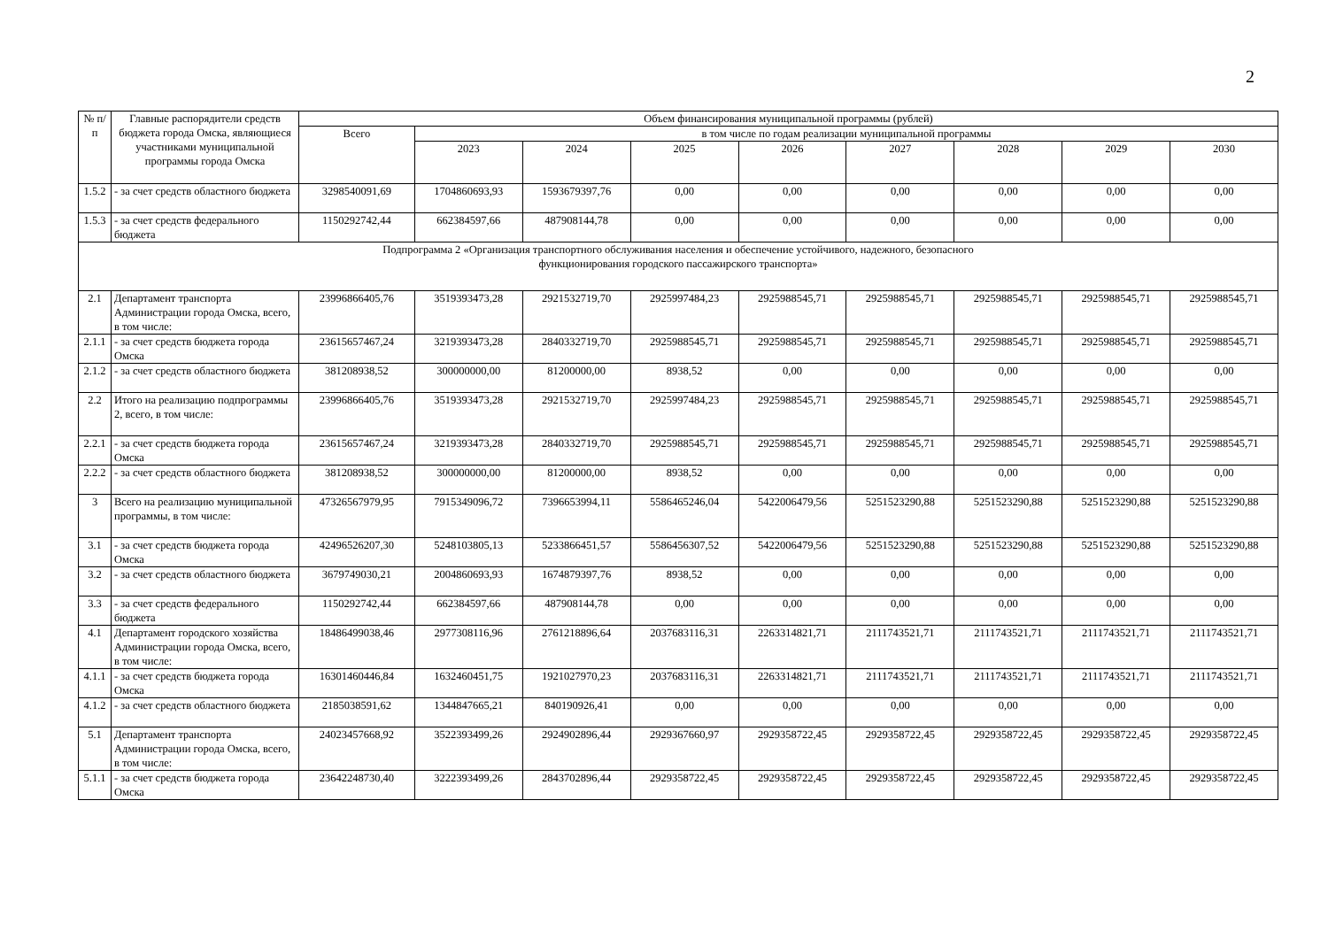2
| № п/п | Главные распорядители средств бюджета города Омска, являющиеся участниками муниципальной программы города Омска | Объем финансирования муниципальной программы (рублей) | | | | | | | | |
| --- | --- | --- | --- | --- | --- | --- | --- | --- | --- | --- |
| | | Всего | в том числе по годам реализации муниципальной программы | | | | | | | |
| | | | 2023 | 2024 | 2025 | 2026 | 2027 | 2028 | 2029 | 2030 |
| 1.5.2 | - за счет средств областного бюджета | 3298540091,69 | 1704860693,93 | 1593679397,76 | 0,00 | 0,00 | 0,00 | 0,00 | 0,00 | 0,00 |
| 1.5.3 | - за счет средств федерального бюджета | 1150292742,44 | 662384597,66 | 487908144,78 | 0,00 | 0,00 | 0,00 | 0,00 | 0,00 | 0,00 |
| Подпрограмма 2 «Организация транспортного обслуживания населения и обеспечение устойчивого, надежного, безопасного функционирования городского пассажирского транспорта» | | | | | | | | | | |
| 2.1 | Департамент транспорта Администрации города Омска, всего, в том числе: | 23996866405,76 | 3519393473,28 | 2921532719,70 | 2925997484,23 | 2925988545,71 | 2925988545,71 | 2925988545,71 | 2925988545,71 | 2925988545,71 |
| 2.1.1 | - за счет средств бюджета города Омска | 23615657467,24 | 3219393473,28 | 2840332719,70 | 2925988545,71 | 2925988545,71 | 2925988545,71 | 2925988545,71 | 2925988545,71 | 2925988545,71 |
| 2.1.2 | - за счет средств областного бюджета | 381208938,52 | 300000000,00 | 81200000,00 | 8938,52 | 0,00 | 0,00 | 0,00 | 0,00 | 0,00 |
| 2.2 | Итого на реализацию подпрограммы 2, всего, в том числе: | 23996866405,76 | 3519393473,28 | 2921532719,70 | 2925997484,23 | 2925988545,71 | 2925988545,71 | 2925988545,71 | 2925988545,71 | 2925988545,71 |
| 2.2.1 | - за счет средств бюджета города Омска | 23615657467,24 | 3219393473,28 | 2840332719,70 | 2925988545,71 | 2925988545,71 | 2925988545,71 | 2925988545,71 | 2925988545,71 | 2925988545,71 |
| 2.2.2 | - за счет средств областного бюджета | 381208938,52 | 300000000,00 | 81200000,00 | 8938,52 | 0,00 | 0,00 | 0,00 | 0,00 | 0,00 |
| 3 | Всего на реализацию муниципальной программы, в том числе: | 47326567979,95 | 7915349096,72 | 7396653994,11 | 5586465246,04 | 5422006479,56 | 5251523290,88 | 5251523290,88 | 5251523290,88 | 5251523290,88 |
| 3.1 | - за счет средств бюджета города Омска | 42496526207,30 | 5248103805,13 | 5233866451,57 | 5586456307,52 | 5422006479,56 | 5251523290,88 | 5251523290,88 | 5251523290,88 | 5251523290,88 |
| 3.2 | - за счет средств областного бюджета | 3679749030,21 | 2004860693,93 | 1674879397,76 | 8938,52 | 0,00 | 0,00 | 0,00 | 0,00 | 0,00 |
| 3.3 | - за счет средств федерального бюджета | 1150292742,44 | 662384597,66 | 487908144,78 | 0,00 | 0,00 | 0,00 | 0,00 | 0,00 | 0,00 |
| 4.1 | Департамент городского хозяйства Администрации города Омска, всего, в том числе: | 18486499038,46 | 2977308116,96 | 2761218896,64 | 2037683116,31 | 2263314821,71 | 2111743521,71 | 2111743521,71 | 2111743521,71 | 2111743521,71 |
| 4.1.1 | - за счет средств бюджета города Омска | 16301460446,84 | 1632460451,75 | 1921027970,23 | 2037683116,31 | 2263314821,71 | 2111743521,71 | 2111743521,71 | 2111743521,71 | 2111743521,71 |
| 4.1.2 | - за счет средств областного бюджета | 2185038591,62 | 1344847665,21 | 840190926,41 | 0,00 | 0,00 | 0,00 | 0,00 | 0,00 | 0,00 |
| 5.1 | Департамент транспорта Администрации города Омска, всего, в том числе: | 24023457668,92 | 3522393499,26 | 2924902896,44 | 2929367660,97 | 2929358722,45 | 2929358722,45 | 2929358722,45 | 2929358722,45 | 2929358722,45 |
| 5.1.1 | - за счет средств бюджета города Омска | 23642248730,40 | 3222393499,26 | 2843702896,44 | 2929358722,45 | 2929358722,45 | 2929358722,45 | 2929358722,45 | 2929358722,45 | 2929358722,45 |